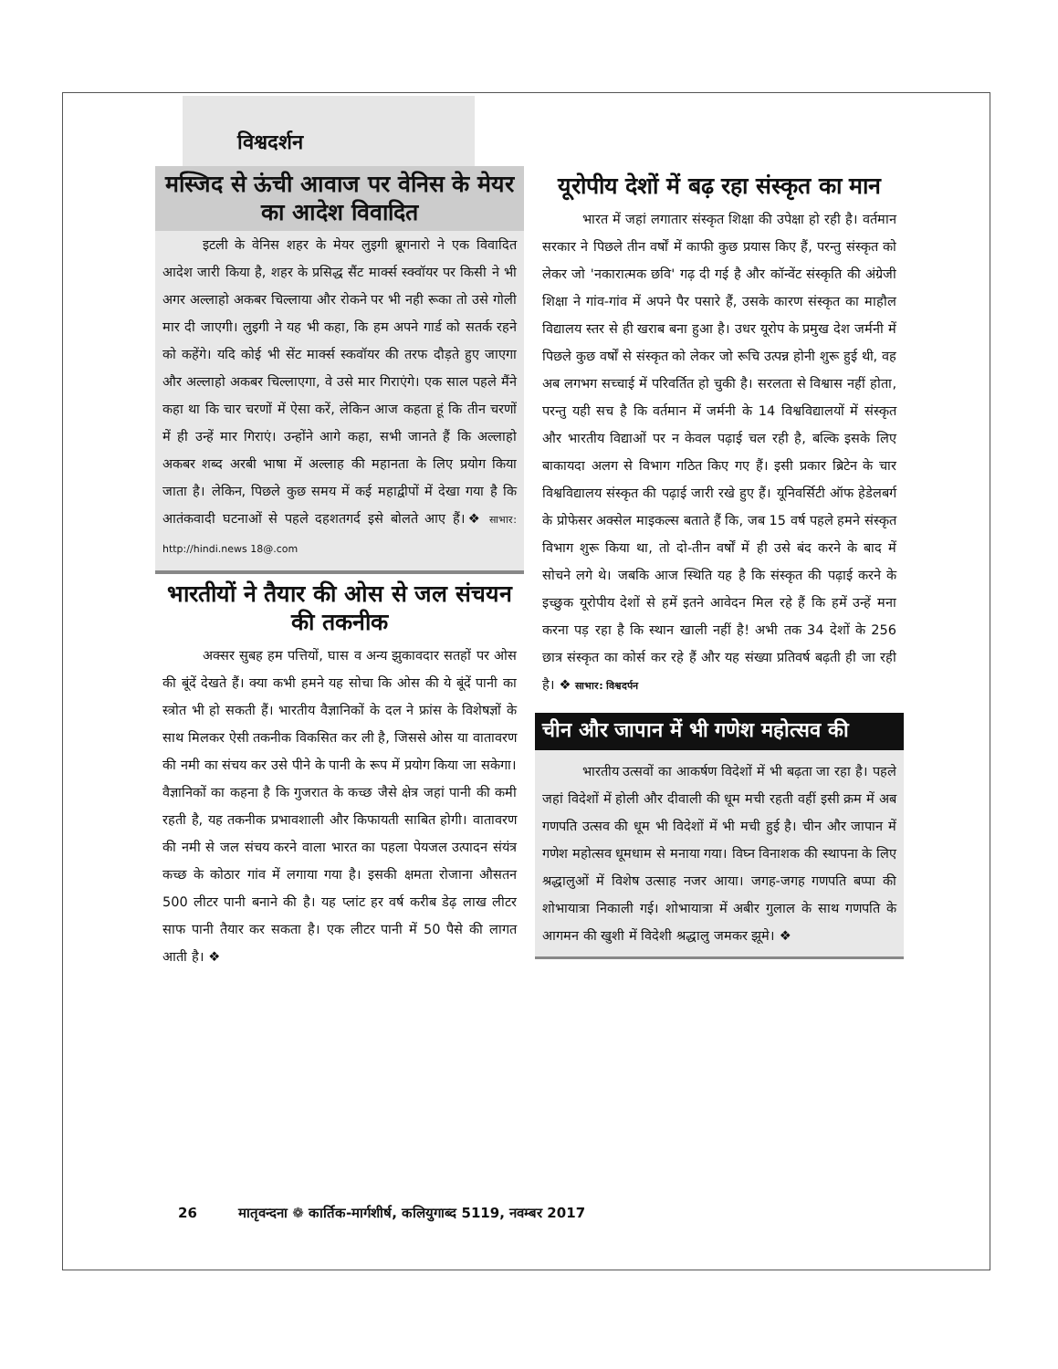विश्वदर्शन
मस्जिद से ऊंची आवाज पर वेनिस के मेयर का आदेश विवादित
इटली के वेनिस शहर के मेयर लुइगी ब्रूगनारो ने एक विवादित आदेश जारी किया है, शहर के प्रसिद्ध सैंट मार्क्स स्क्वॉयर पर किसी ने भी अगर अल्लाहो अकबर चिल्लाया और रोकने पर भी नही रूका तो उसे गोली मार दी जाएगी। लुइगी ने यह भी कहा, कि हम अपने गार्ड को सतर्क रहने को कहेंगे। यदि कोई भी सेंट मार्क्स स्कवॉयर की तरफ दौड़ते हुए जाएगा और अल्लाहो अकबर चिल्लाएगा, वे उसे मार गिराएंगे। एक साल पहले मैंने कहा था कि चार चरणों में ऐसा करें, लेकिन आज कहता हूं कि तीन चरणों में ही उन्हें मार गिराएं। उन्होंने आगे कहा, सभी जानते हैं कि अल्लाहो अकबर शब्द अरबी भाषा में अल्लाह की महानता के लिए प्रयोग किया जाता है। लेकिन, पिछले कुछ समय में कई महाद्वीपों में देखा गया है कि आतंकवादी घटनाओं से पहले दहशतगर्द इसे बोलते आए हैं।❖ साभार: http://hindi.news 18@.com
भारतीयों ने तैयार की ओस से जल संचयन की तकनीक
अक्सर सुबह हम पत्तियों, घास व अन्य झुकावदार सतहों पर ओस की बूंदें देखते हैं। क्या कभी हमने यह सोचा कि ओस की ये बूंदें पानी का स्त्रोत भी हो सकती हैं। भारतीय वैज्ञानिकों के दल ने फ्रांस के विशेषज्ञों के साथ मिलकर ऐसी तकनीक विकसित कर ली है, जिससे ओस या वातावरण की नमी का संचय कर उसे पीने के पानी के रूप में प्रयोग किया जा सकेगा। वैज्ञानिकों का कहना है कि गुजरात के कच्छ जैसे क्षेत्र जहां पानी की कमी रहती है, यह तकनीक प्रभावशाली और किफायती साबित होगी। वातावरण की नमी से जल संचय करने वाला भारत का पहला पेयजल उत्पादन संयंत्र कच्छ के कोठार गांव में लगाया गया है। इसकी क्षमता रोजाना औसतन 500 लीटर पानी बनाने की है। यह प्लांट हर वर्ष करीब डेढ़ लाख लीटर साफ पानी तैयार कर सकता है। एक लीटर पानी में 50 पैसे की लागत आती है। ❖
यूरोपीय देशों में बढ़ रहा संस्कृत का मान
भारत में जहां लगातार संस्कृत शिक्षा की उपेक्षा हो रही है। वर्तमान सरकार ने पिछले तीन वर्षों में काफी कुछ प्रयास किए हैं, परन्तु संस्कृत को लेकर जो 'नकारात्मक छवि' गढ़ दी गई है और कॉन्वेंट संस्कृति की अंग्रेजी शिक्षा ने गांव-गांव में अपने पैर पसारे हैं, उसके कारण संस्कृत का माहौल विद्यालय स्तर से ही खराब बना हुआ है। उधर यूरोप के प्रमुख देश जर्मनी में पिछले कुछ वर्षों से संस्कृत को लेकर जो रूचि उत्पन्न होनी शुरू हुई थी, वह अब लगभग सच्चाई में परिवर्तित हो चुकी है। सरलता से विश्वास नहीं होता, परन्तु यही सच है कि वर्तमान में जर्मनी के 14 विश्वविद्यालयों में संस्कृत और भारतीय विद्याओं पर न केवल पढ़ाई चल रही है, बल्कि इसके लिए बाकायदा अलग से विभाग गठित किए गए हैं। इसी प्रकार ब्रिटेन के चार विश्वविद्यालय संस्कृत की पढ़ाई जारी रखे हुए हैं। यूनिवर्सिटी ऑफ हेडेलबर्ग के प्रोफेसर अक्सेल माइकल्स बताते हैं कि, जब 15 वर्ष पहले हमने संस्कृत विभाग शुरू किया था, तो दो-तीन वर्षों में ही उसे बंद करने के बाद में सोचने लगे थे। जबकि आज स्थिति यह है कि संस्कृत की पढ़ाई करने के इच्छुक यूरोपीय देशों से हमें इतने आवेदन मिल रहे हैं कि हमें उन्हें मना करना पड़ रहा है कि स्थान खाली नहीं है! अभी तक 34 देशों के 256 छात्र संस्कृत का कोर्स कर रहे हैं और यह संख्या प्रतिवर्ष बढ़ती ही जा रही है। ❖ साभार: विश्वदर्पन
चीन और जापान में भी गणेश महोत्सव की
भारतीय उत्सवों का आकर्षण विदेशों में भी बढ़ता जा रहा है। पहले जहां विदेशों में होली और दीवाली की धूम मची रहती वहीं इसी क्रम में अब गणपति उत्सव की धूम भी विदेशों में भी मची हुई है। चीन और जापान में गणेश महोत्सव धूमधाम से मनाया गया। विघ्न विनाशक की स्थापना के लिए श्रद्धालुओं में विशेष उत्साह नजर आया। जगह-जगह गणपति बप्पा की शोभायात्रा निकाली गई। शोभायात्रा में अबीर गुलाल के साथ गणपति के आगमन की खुशी में विदेशी श्रद्धालु जमकर झूमे। ❖
26 मातृवन्दना ❁ कार्तिक-मार्गशीर्ष, कलियुगाब्द 5119, नवम्बर 2017